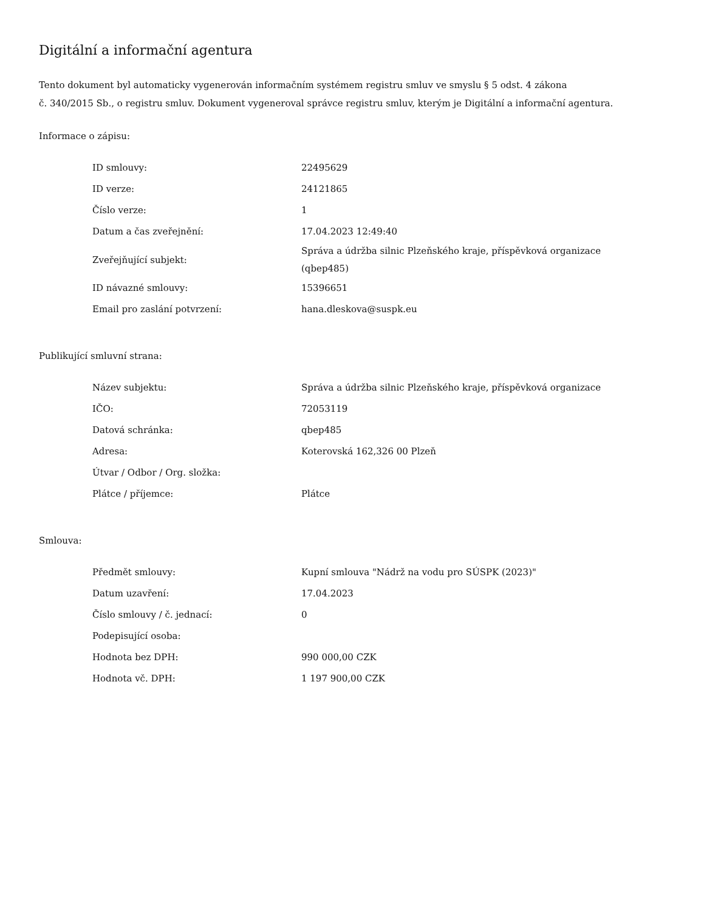Digitální a informační agentura
Tento dokument byl automaticky vygenerován informačním systémem registru smluv ve smyslu § 5 odst. 4 zákona
č. 340/2015 Sb., o registru smluv. Dokument vygeneroval správce registru smluv, kterým je Digitální a informační agentura.
Informace o zápisu:
| ID smlouvy: | 22495629 |
| ID verze: | 24121865 |
| Číslo verze: | 1 |
| Datum a čas zveřejnění: | 17.04.2023 12:49:40 |
| Zveřejňující subjekt: | Správa a údržba silnic Plzeňského kraje, příspěvková organizace (qbep485) |
| ID návazné smlouvy: | 15396651 |
| Email pro zaslání potvrzení: | hana.dleskova@suspk.eu |
Publikující smluvní strana:
| Název subjektu: | Správa a údržba silnic Plzeňského kraje, příspěvková organizace |
| IČO: | 72053119 |
| Datová schránka: | qbep485 |
| Adresa: | Koterovská 162,326 00 Plzeň |
| Útvar / Odbor / Org. složka: | |
| Plátce / příjemce: | Plátce |
Smlouva:
| Předmět smlouvy: | Kupní smlouva "Nádrž na vodu pro SÚSPK (2023)" |
| Datum uzavření: | 17.04.2023 |
| Číslo smlouvy / č. jednací: | 0 |
| Podepisující osoba: | |
| Hodnota bez DPH: | 990 000,00 CZK |
| Hodnota vč. DPH: | 1 197 900,00 CZK |